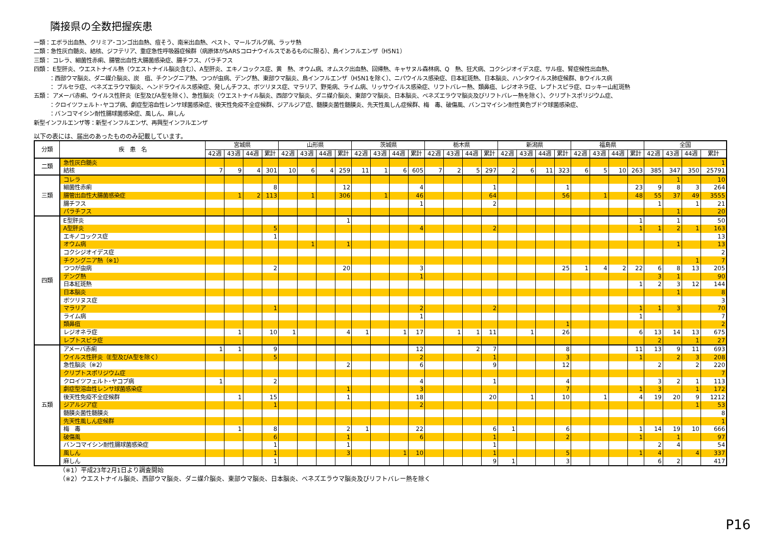隣接県の全数把握疾患
一類：エボラ出血熱、クリミア･コンゴ出血熱、痘そう、南米出血熱、ペスト、マールブルグ病、ラッサ熱
二類：急性灰白髄炎、結核、ジフテリア、重症急性呼吸器症候群（病原体がSARSコロナウイルスであるものに限る）、鳥インフルエンザ（H5N1）
三類： コレラ、細菌性赤痢、腸管出血性大腸菌感染症、腸チフス、パラチフス
四類： E型肝炎、ウエストナイル熱（ウエストナイル脳炎含む）、A型肝炎、エキノコックス症、黄　熱、オウム病、オムスク出血熱、回帰熱、キャサヌル森林病、Q　熱、狂犬病、コクシジオイデス症、サル痘、腎症候性出血熱、
：西部ウマ脳炎、ダニ媒介脳炎、炭　疽、チクングニア熱、つつが虫病、デング熱、東部ウマ脳炎、鳥インフルエンザ（H5N1を除く）、ニパウイルス感染症、日本紅斑熱、日本脳炎、ハンタウイルス肺症候群、Bウイルス病
： ブルセラ症、ベネズエラウマ脳炎、ヘンドラウイルス感染症、発しんチフス、ボツリヌス症、マラリア、野兎病、ライム病、リッサウイルス感染症、リフトバレー熱、類鼻疽、レジオネラ症、レプトスピラ症、ロッキー山紅斑熱
五類： アメーバ赤痢、ウイルス性肝炎（E型及びA型を除く）、急性脳炎（ウエストナイル脳炎、西部ウマ脳炎、ダニ媒介脳炎、東部ウマ脳炎、日本脳炎、ベネズエラウマ脳炎及びリフトバレー熱を除く）、クリプトスポリジウム症、
：クロイツフェルト･ヤコブ病、劇症型溶血性レンサ球菌感染症、後天性免疫不全症候群、ジアルジア症、髄膜炎菌性髄膜炎、先天性風しん症候群、梅　毒、破傷風、バンコマイシン耐性黄色ブドウ球菌感染症、
：バンコマイシン耐性腸球菌感染症、風しん、麻しん
新型インフルエンザ等：新型インフルエンザ、再興型インフルエンザ
以下の表には、届出のあったもののみ記載しています。
| 分類 | 疾 患 名 | 宮城県 | | | | 山形県 | | | | 茨城県 | | | | 栃木県 | | | | 新潟県 | | | | 福島県 | | | | 全国 | | | |
| --- | --- | --- | --- | --- | --- | --- | --- | --- | --- | --- | --- | --- | --- | --- | --- | --- | --- | --- | --- | --- | --- | --- | --- | --- | --- | --- | --- | --- | --- |
| | | 42週 | 43週 | 44週 | 累計 | 42週 | 43週 | 44週 | 累計 | 42週 | 43週 | 44週 | 累計 | 42週 | 43週 | 44週 | 累計 | 42週 | 43週 | 44週 | 累計 | 42週 | 43週 | 44週 | 累計 | 42週 | 43週 | 44週 | 累計 |
| 二類 | 急性灰白髄炎 | | | | | | | | | | | | | | | | | | | | | | | | | | | | 1 |
| | 結核 | 7 | 9 | 4 | 301 | 10 | 6 | 4 | 259 | 11 | 1 | 6 | 605 | 7 | 2 | 5 | 297 | 2 | 6 | 11 | 323 | 6 | 5 | 10 | 263 | 385 | 347 | 350 | 25791 |
| 三類 | コレラ | | | | | | | | | | | | | | | | | | | | | | | | | | 1 | | 10 |
| | 細菌性赤痢 | | | | 8 | | | | 12 | | | | 4 | | | | 1 | | | | 1 | | | | 23 | 9 | 8 | 3 | 264 |
| | 腸管出血性大腸菌感染症 | | 1 | 2 | 113 | | 1 | | 306 | | 1 | | 46 | | | | 64 | | | | 56 | | 1 | | 48 | 55 | 37 | 49 | 3555 |
| | 腸チフス | | | | | | | | | | | | 1 | | | | 2 | | | | | | | | | 1 | | 1 | 21 |
| | パラチフス | | | | | | | | | | | | | | | | | | | | | | | | | | 1 | | 20 |
| 四類 | E型肝炎 | | | | | | | | 1 | | | | | | | | | | | | | | | | 1 | | 1 | | 50 |
| | A型肝炎 | | | | 5 | | | | | | | | 4 | | | | 2 | | | | | | | | 1 | 1 | 2 | 1 | 163 |
| | エキノコックス症 | | | | 1 | | | | | | | | | | | | | | | | | | | | | | | | 13 |
| | オウム病 | | | | | | 1 | | 1 | | | | | | | | | | | | | | | | | | 1 | | 13 |
| | コクシジオイデス症 | | | | | | | | | | | | | | | | | | | | | | | | | | | | 2 |
| | チクングニア熱（※1） | | | | | | | | | | | | | | | | | | | | | | | | | | | 1 | 7 |
| | つつが虫病 | | | | 2 | | | | 20 | | | | 3 | | | | | | | | 25 | 1 | 4 | 2 | 22 | 6 | 8 | 13 | 205 |
| | デング熱 | | | | | | | | | | | | 1 | | | | | | | | | | | | | 3 | 1 | | 90 |
| | 日本紅斑熱 | | | | | | | | | | | | | | | | | | | | | | | | 1 | 2 | 3 | 12 | 144 |
| | 日本脳炎 | | | | | | | | | | | | | | | | | | | | | | | | | | 1 | | 8 |
| | ボツリヌス症 | | | | | | | | | | | | | | | | | | | | | | | | | | | | 3 |
| | マラリア | | | | 1 | | | | | | | | 2 | | | | 2 | | | | | | | | 1 | 1 | 3 | | 70 |
| | ライム病 | | | | | | | | | | | | 1 | | | | | | | | | | | | 1 | | | | 7 |
| | 類鼻疽 | | | | | | | | | | | | | | | | | | | | 1 | | | | | | | | 2 |
| | レジオネラ症 | | 1 | | 10 | 1 | | | 4 | 1 | | 1 | 17 | | 1 | 1 | 11 | | 1 | | 26 | | | | 6 | 13 | 14 | 13 | 675 |
| | レプトスピラ症 | | | | | | | | | | | | | | | | | | | | | | | | | 2 | | 1 | 27 |
| 五類 | アメーバ赤痢 | 1 | 1 | | 9 | | | | | | | | 12 | | | 2 | 7 | | | | 8 | | | | 11 | 13 | 9 | 11 | 693 |
| | ウイルス性肝炎（E型及びA型を除く） | | | | 5 | | | | | | | | 2 | | | | 1 | | | | 3 | | | | 1 | | 2 | 3 | 208 |
| | 急性脳炎（※2） | | | | | | | | 2 | | | | 6 | | | | 9 | | | | 12 | | | | | 2 | | 2 | 220 |
| | クリプトスポリジウム症 | | | | | | | | | | | | | | | | | | | | | | | | | | | | 7 |
| | クロイツフェルト･ヤコブ病 | 1 | | | 2 | | | | | | | | 4 | | | | 1 | | | | 4 | | | | | 3 | 2 | 1 | 113 |
| | 劇症型溶血性レンサ球菌感染症 | | | | | | | | 1 | | | | 3 | | | | | | | | 7 | | | | 1 | 3 | | 1 | 172 |
| | 後天性免疫不全症候群 | | 1 | | 15 | | | | 1 | | | | 18 | | | | 20 | | 1 | | 10 | | 1 | | 4 | 19 | 20 | 9 | 1212 |
| | ジアルジア症 | | | | 1 | | | | | | | | 2 | | | | | | | | | | | | | | | 1 | 53 |
| | 髄膜炎菌性髄膜炎 | | | | | | | | | | | | | | | | | | | | | | | | | | | | 8 |
| | 先天性風しん症候群 | | | | | | | | | | | | | | | | | | | | | | | | | | | | 1 |
| | 梅 毒 | | 1 | | 8 | | | | 2 | 1 | | | 22 | | | | 6 | 1 | | | 6 | | | | 1 | 14 | 19 | 10 | 666 |
| | 破傷風 | | | | 6 | | | | 1 | | | | 6 | | | | 1 | | | | 2 | | | | 1 | | 1 | | 97 |
| | バンコマイシン耐性腸球菌感染症 | | | | 1 | | | | 1 | | | | | | | | 1 | | | | | | | | | 2 | 4 | | 54 |
| | 風しん | | | | 1 | | | | 3 | | | 1 | 10 | | | | 1 | | | | 5 | | | | 1 | 4 | | 4 | 337 |
| | 麻しん | | | | 1 | | | | | | | | | | | | 9 | 1 | | | 3 | | | | | 6 | 2 | | 417 |
（※1）平成23年2月1日より調査開始
（※2）ウエストナイル脳炎、西部ウマ脳炎、ダニ媒介脳炎、東部ウマ脳炎、日本脳炎、ベネズエラウマ脳炎及びリフトバレー熱を除く
P16